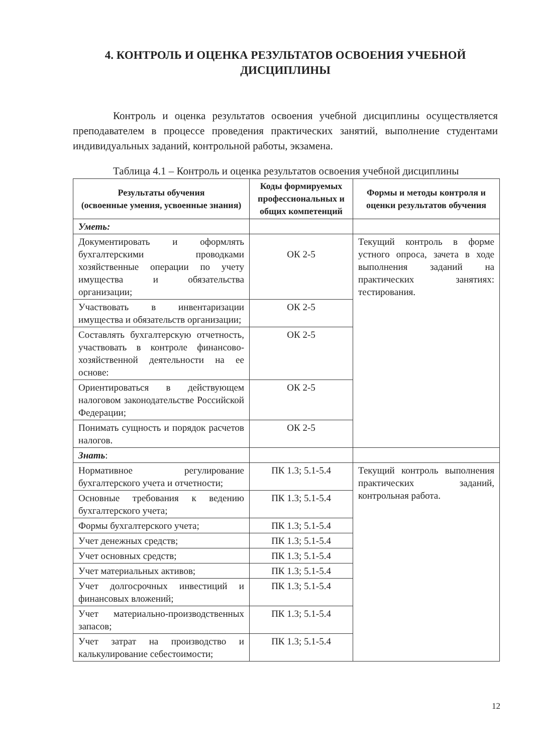4. КОНТРОЛЬ И ОЦЕНКА РЕЗУЛЬТАТОВ ОСВОЕНИЯ УЧЕБНОЙ ДИСЦИПЛИНЫ
Контроль и оценка результатов освоения учебной дисциплины осуществляется преподавателем в процессе проведения практических занятий, выполнение студентами индивидуальных заданий, контрольной работы, экзамена.
Таблица 4.1 – Контроль и оценка результатов освоения учебной дисциплины
| Результаты обучения (освоенные умения, усвоенные знания) | Коды формируемых профессиональных и общих компетенций | Формы и методы контроля и оценки результатов обучения |
| --- | --- | --- |
| Уметь: | | |
| Документировать и оформлять бухгалтерскими проводками хозяйственные операции по учету имущества и обязательства организации; | ОК 2-5 | Текущий контроль в форме устного опроса, зачета в ходе выполнения заданий на практических занятиях: тестирования. |
| Участвовать в инвентаризации имущества и обязательств организации; | ОК 2-5 | |
| Составлять бухгалтерскую отчетность, участвовать в контроле финансово-хозяйственной деятельности на ее основе: | ОК 2-5 | |
| Ориентироваться в действующем налоговом законодательстве Российской Федерации; | ОК 2-5 | |
| Понимать сущность и порядок расчетов налогов. | ОК 2-5 | |
| Знать : | | |
| Нормативное регулирование бухгалтерского учета и отчетности; | ПК 1.3; 5.1-5.4 | Текущий контроль выполнения практических заданий, контрольная работа. |
| Основные требования к ведению бухгалтерского учета; | ПК 1.3; 5.1-5.4 | |
| Формы бухгалтерского учета; | ПК 1.3; 5.1-5.4 | |
| Учет денежных средств; | ПК 1.3; 5.1-5.4 | |
| Учет основных средств; | ПК 1.3; 5.1-5.4 | |
| Учет материальных активов; | ПК 1.3; 5.1-5.4 | |
| Учет долгосрочных инвестиций и финансовых вложений; | ПК 1.3; 5.1-5.4 | |
| Учет материально-производственных запасов; | ПК 1.3; 5.1-5.4 | |
| Учет затрат на производство и калькулирование себестоимости; | ПК 1.3; 5.1-5.4 | |
12